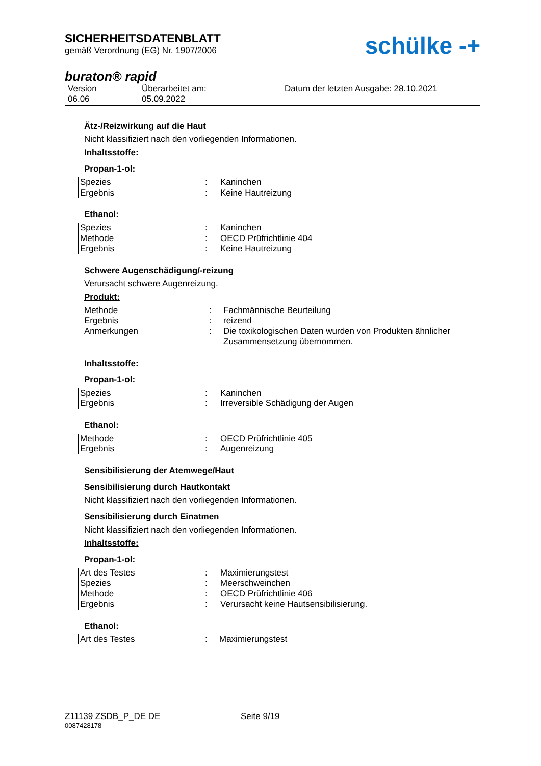SICHERHEITSDATENBLATT
gemäß Verordnung (EG) Nr. 1907/2006
schülke -+
buraton® rapid
Version
06.06
Überarbeitet am:
05.09.2022
Datum der letzten Ausgabe: 28.10.2021
Ätz-/Reizwirkung auf die Haut
Nicht klassifiziert nach den vorliegenden Informationen.
Inhaltsstoffe:
Propan-1-ol:
| Spezies | : | Kaninchen |
| Ergebnis | : | Keine Hautreizung |
Ethanol:
| Spezies | : | Kaninchen |
| Methode | : | OECD Prüfrichtlinie 404 |
| Ergebnis | : | Keine Hautreizung |
Schwere Augenschädigung/-reizung
Verursacht schwere Augenreizung.
Produkt:
| Methode | : | Fachmännische Beurteilung |
| Ergebnis | : | reizend |
| Anmerkungen | : | Die toxikologischen Daten wurden von Produkten ähnlicher Zusammensetzung übernommen. |
Inhaltsstoffe:
Propan-1-ol:
| Spezies | : | Kaninchen |
| Ergebnis | : | Irreversible Schädigung der Augen |
Ethanol:
| Methode | : | OECD Prüfrichtlinie 405 |
| Ergebnis | : | Augenreizung |
Sensibilisierung der Atemwege/Haut
Sensibilisierung durch Hautkontakt
Nicht klassifiziert nach den vorliegenden Informationen.
Sensibilisierung durch Einatmen
Nicht klassifiziert nach den vorliegenden Informationen.
Inhaltsstoffe:
Propan-1-ol:
| Art des Testes | : | Maximierungstest |
| Spezies | : | Meerschweinchen |
| Methode | : | OECD Prüfrichtlinie 406 |
| Ergebnis | : | Verursacht keine Hautsensibilisierung. |
Ethanol:
| Art des Testes | : | Maximierungstest |
Z11139 ZSDB_P_DE DE Seite 9/19
0087428178